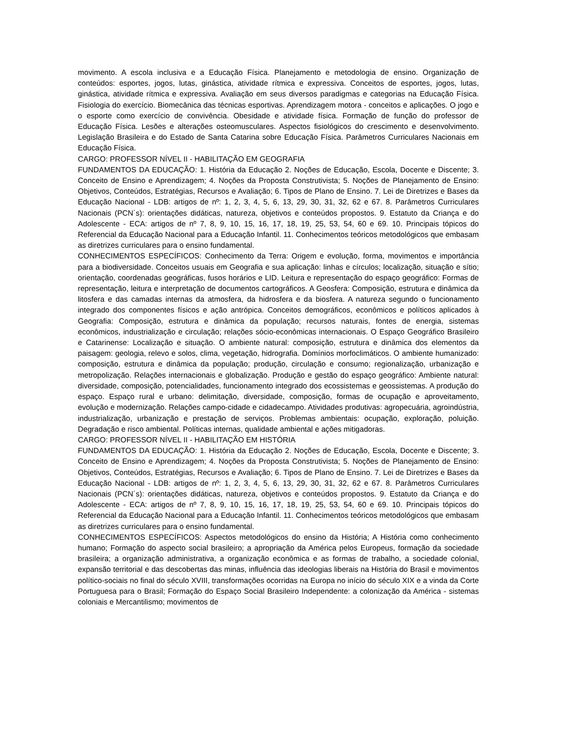movimento. A escola inclusiva e a Educação Física. Planejamento e metodologia de ensino. Organização de conteúdos: esportes, jogos, lutas, ginástica, atividade rítmica e expressiva. Conceitos de esportes, jogos, lutas, ginástica, atividade rítmica e expressiva. Avaliação em seus diversos paradigmas e categorias na Educação Física. Fisiologia do exercício. Biomecânica das técnicas esportivas. Aprendizagem motora - conceitos e aplicações. O jogo e o esporte como exercício de convivência. Obesidade e atividade física. Formação de função do professor de Educação Física. Lesões e alterações osteomusculares. Aspectos fisiológicos do crescimento e desenvolvimento. Legislação Brasileira e do Estado de Santa Catarina sobre Educação Física. Parâmetros Curriculares Nacionais em Educação Física.
CARGO: PROFESSOR NÍVEL II - HABILITAÇÃO EM GEOGRAFIA
FUNDAMENTOS DA EDUCAÇÃO: 1. História da Educação 2. Noções de Educação, Escola, Docente e Discente; 3. Conceito de Ensino e Aprendizagem; 4. Noções da Proposta Construtivista; 5. Noções de Planejamento de Ensino: Objetivos, Conteúdos, Estratégias, Recursos e Avaliação; 6. Tipos de Plano de Ensino. 7. Lei de Diretrizes e Bases da Educação Nacional - LDB: artigos de nº: 1, 2, 3, 4, 5, 6, 13, 29, 30, 31, 32, 62 e 67. 8. Parâmetros Curriculares Nacionais (PCN´s): orientações didáticas, natureza, objetivos e conteúdos propostos. 9. Estatuto da Criança e do Adolescente - ECA: artigos de nº 7, 8, 9, 10, 15, 16, 17, 18, 19, 25, 53, 54, 60 e 69. 10. Principais tópicos do Referencial da Educação Nacional para a Educação Infantil. 11. Conhecimentos teóricos metodológicos que embasam as diretrizes curriculares para o ensino fundamental.
CONHECIMENTOS ESPECÍFICOS: Conhecimento da Terra: Origem e evolução, forma, movimentos e importância para a biodiversidade. Conceitos usuais em Geografia e sua aplicação: linhas e círculos; localização, situação e sítio; orientação, coordenadas geográficas, fusos horários e LID. Leitura e representação do espaço geográfico: Formas de representação, leitura e interpretação de documentos cartográficos. A Geosfera: Composição, estrutura e dinâmica da litosfera e das camadas internas da atmosfera, da hidrosfera e da biosfera. A natureza segundo o funcionamento integrado dos componentes físicos e ação antrópica. Conceitos demográficos, econômicos e políticos aplicados à Geografia: Composição, estrutura e dinâmica da população; recursos naturais, fontes de energia, sistemas econômicos, industrialização e circulação; relações sócio-econômicas internacionais. O Espaço Geográfico Brasileiro e Catarinense: Localização e situação. O ambiente natural: composição, estrutura e dinâmica dos elementos da paisagem: geologia, relevo e solos, clima, vegetação, hidrografia. Domínios morfoclimáticos. O ambiente humanizado: composição, estrutura e dinâmica da população; produção, circulação e consumo; regionalização, urbanização e metropolização. Relações internacionais e globalização. Produção e gestão do espaço geográfico: Ambiente natural: diversidade, composição, potencialidades, funcionamento integrado dos ecossistemas e geossistemas. A produção do espaço. Espaço rural e urbano: delimitação, diversidade, composição, formas de ocupação e aproveitamento, evolução e modernização. Relações campo-cidade e cidadecampo. Atividades produtivas: agropecuária, agroindústria, industrialização, urbanização e prestação de serviços. Problemas ambientais: ocupação, exploração, poluição. Degradação e risco ambiental. Políticas internas, qualidade ambiental e ações mitigadoras.
CARGO: PROFESSOR NÍVEL II - HABILITAÇÃO EM HISTÓRIA
FUNDAMENTOS DA EDUCAÇÃO: 1. História da Educação 2. Noções de Educação, Escola, Docente e Discente; 3. Conceito de Ensino e Aprendizagem; 4. Noções da Proposta Construtivista; 5. Noções de Planejamento de Ensino: Objetivos, Conteúdos, Estratégias, Recursos e Avaliação; 6. Tipos de Plano de Ensino. 7. Lei de Diretrizes e Bases da Educação Nacional - LDB: artigos de nº: 1, 2, 3, 4, 5, 6, 13, 29, 30, 31, 32, 62 e 67. 8. Parâmetros Curriculares Nacionais (PCN´s): orientações didáticas, natureza, objetivos e conteúdos propostos. 9. Estatuto da Criança e do Adolescente - ECA: artigos de nº 7, 8, 9, 10, 15, 16, 17, 18, 19, 25, 53, 54, 60 e 69. 10. Principais tópicos do Referencial da Educação Nacional para a Educação Infantil. 11. Conhecimentos teóricos metodológicos que embasam as diretrizes curriculares para o ensino fundamental.
CONHECIMENTOS ESPECÍFICOS: Aspectos metodológicos do ensino da História; A História como conhecimento humano; Formação do aspecto social brasileiro; a apropriação da América pelos Europeus, formação da sociedade brasileira; a organização administrativa, a organização econômica e as formas de trabalho, a sociedade colonial, expansão territorial e das descobertas das minas, influência das ideologias liberais na História do Brasil e movimentos político-sociais no final do século XVIII, transformações ocorridas na Europa no início do século XIX e a vinda da Corte Portuguesa para o Brasil; Formação do Espaço Social Brasileiro Independente: a colonização da América - sistemas coloniais e Mercantilismo; movimentos de